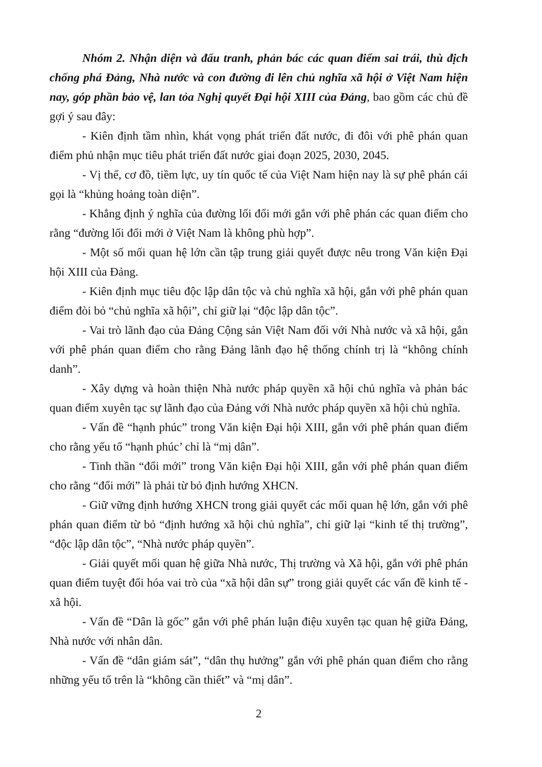Nhóm 2. Nhận diện và đấu tranh, phản bác các quan điểm sai trái, thù địch chống phá Đảng, Nhà nước và con đường đi lên chủ nghĩa xã hội ở Việt Nam hiện nay, góp phần bảo vệ, lan tỏa Nghị quyết Đại hội XIII của Đảng, bao gồm các chủ đề gợi ý sau đây:
- Kiên định tầm nhìn, khát vọng phát triển đất nước, đi đôi với phê phán quan điểm phủ nhận mục tiêu phát triển đất nước giai đoạn 2025, 2030, 2045.
- Vị thế, cơ đồ, tiềm lực, uy tín quốc tế của Việt Nam hiện nay là sự phê phán cái gọi là “khủng hoảng toàn diện”.
- Khẳng định ý nghĩa của đường lối đổi mới gắn với phê phán các quan điểm cho rằng “đường lối đổi mới ở Việt Nam là không phù hợp”.
- Một số mối quan hệ lớn cần tập trung giải quyết được nêu trong Văn kiện Đại hội XIII của Đảng.
- Kiên định mục tiêu độc lập dân tộc và chủ nghĩa xã hội, gắn với phê phán quan điểm đòi bỏ “chủ nghĩa xã hội”, chỉ giữ lại “độc lập dân tộc”.
- Vai trò lãnh đạo của Đảng Cộng sản Việt Nam đối với Nhà nước và xã hội, gắn với phê phán quan điểm cho rằng Đảng lãnh đạo hệ thống chính trị là “không chính danh”.
- Xây dựng và hoàn thiện Nhà nước pháp quyền xã hội chủ nghĩa và phản bác quan điểm xuyên tạc sự lãnh đạo của Đảng với Nhà nước pháp quyền xã hội chủ nghĩa.
- Vấn đề “hạnh phúc” trong Văn kiện Đại hội XIII, gắn với phê phán quan điểm cho rằng yếu tố “hạnh phúc’ chỉ là “mị dân”.
- Tinh thần “đổi mới” trong Văn kiện Đại hội XIII, gắn với phê phán quan điểm cho rằng “đổi mới” là phải từ bỏ định hướng XHCN.
- Giữ vững định hướng XHCN trong giải quyết các mối quan hệ lớn, gắn với phê phán quan điểm từ bỏ “định hướng xã hội chủ nghĩa”, chỉ giữ lại “kinh tế thị trường”, “độc lập dân tộc”, “Nhà nước pháp quyền”.
- Giải quyết mối quan hệ giữa Nhà nước, Thị trường và Xã hội, gắn với phê phán quan điểm tuyệt đối hóa vai trò của “xã hội dân sự” trong giải quyết các vấn đề kinh tế - xã hội.
- Vấn đề “Dân là gốc” gắn với phê phán luận điệu xuyên tạc quan hệ giữa Đảng, Nhà nước với nhân dân.
- Vấn đề “dân giám sát”, “dân thụ hưởng” gắn với phê phán quan điểm cho rằng những yếu tố trên là “không cần thiết” và “mị dân”.
2